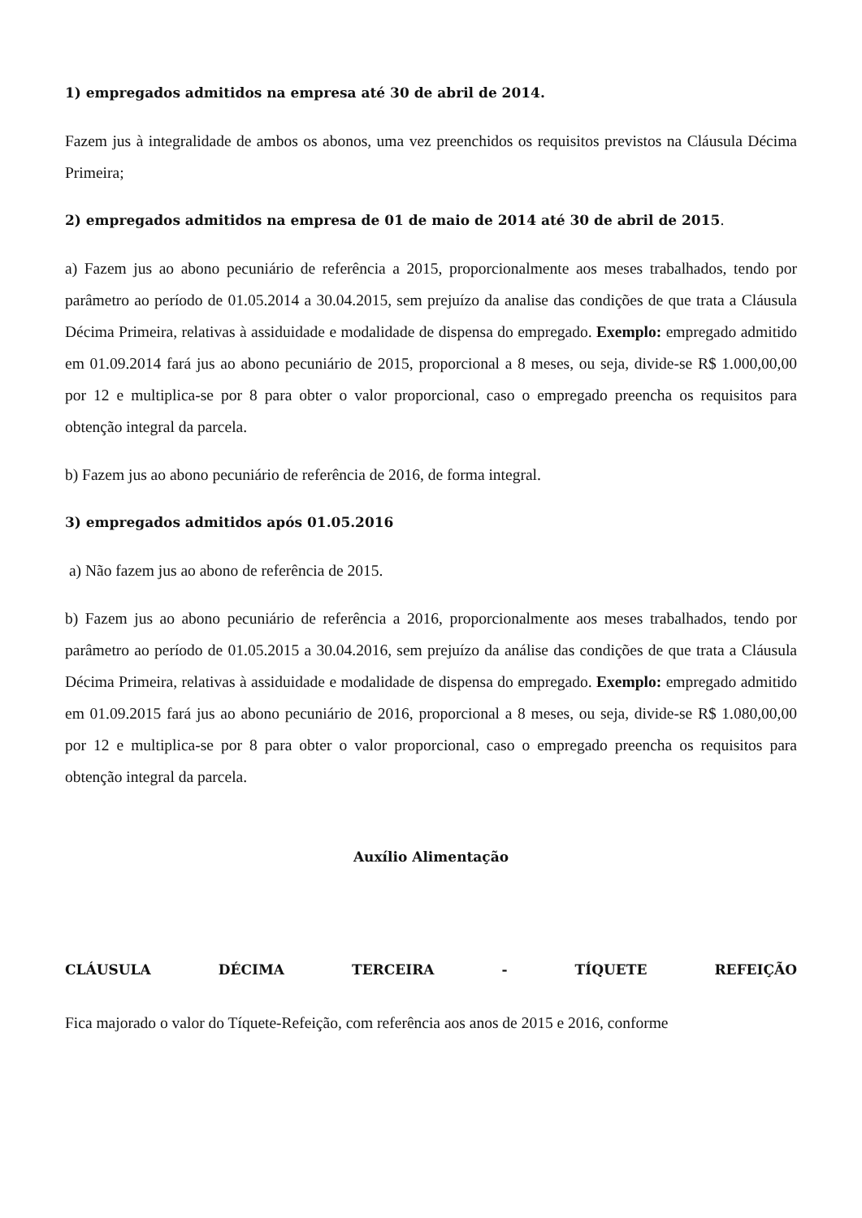1) empregados admitidos na empresa até 30 de abril de 2014.
Fazem jus à integralidade de ambos os abonos, uma vez preenchidos os requisitos previstos na Cláusula Décima Primeira;
2) empregados admitidos na empresa de 01 de maio de 2014 até 30 de abril de 2015.
a) Fazem jus ao abono pecuniário de referência a 2015, proporcionalmente aos meses trabalhados, tendo por parâmetro ao período de 01.05.2014 a 30.04.2015, sem prejuízo da analise das condições de que trata a Cláusula Décima Primeira, relativas à assiduidade e modalidade de dispensa do empregado. Exemplo: empregado admitido em 01.09.2014 fará jus ao abono pecuniário de 2015, proporcional a 8 meses, ou seja, divide-se R$ 1.000,00,00 por 12 e multiplica-se por 8 para obter o valor proporcional, caso o empregado preencha os requisitos para obtenção integral da parcela.
b) Fazem jus ao abono pecuniário de referência de 2016, de forma integral.
3) empregados admitidos após 01.05.2016
a) Não fazem jus ao abono de referência de 2015.
b) Fazem jus ao abono pecuniário de referência a 2016, proporcionalmente aos meses trabalhados, tendo por parâmetro ao período de 01.05.2015 a 30.04.2016, sem prejuízo da análise das condições de que trata a Cláusula Décima Primeira, relativas à assiduidade e modalidade de dispensa do empregado. Exemplo: empregado admitido em 01.09.2015 fará jus ao abono pecuniário de 2016, proporcional a 8 meses, ou seja, divide-se R$ 1.080,00,00 por 12 e multiplica-se por 8 para obter o valor proporcional, caso o empregado preencha os requisitos para obtenção integral da parcela.
Auxílio Alimentação
CLÁUSULA DÉCIMA TERCEIRA - TÍQUETE REFEIÇÃO
Fica majorado o valor do Tíquete-Refeição, com referência aos anos de 2015 e 2016, conforme